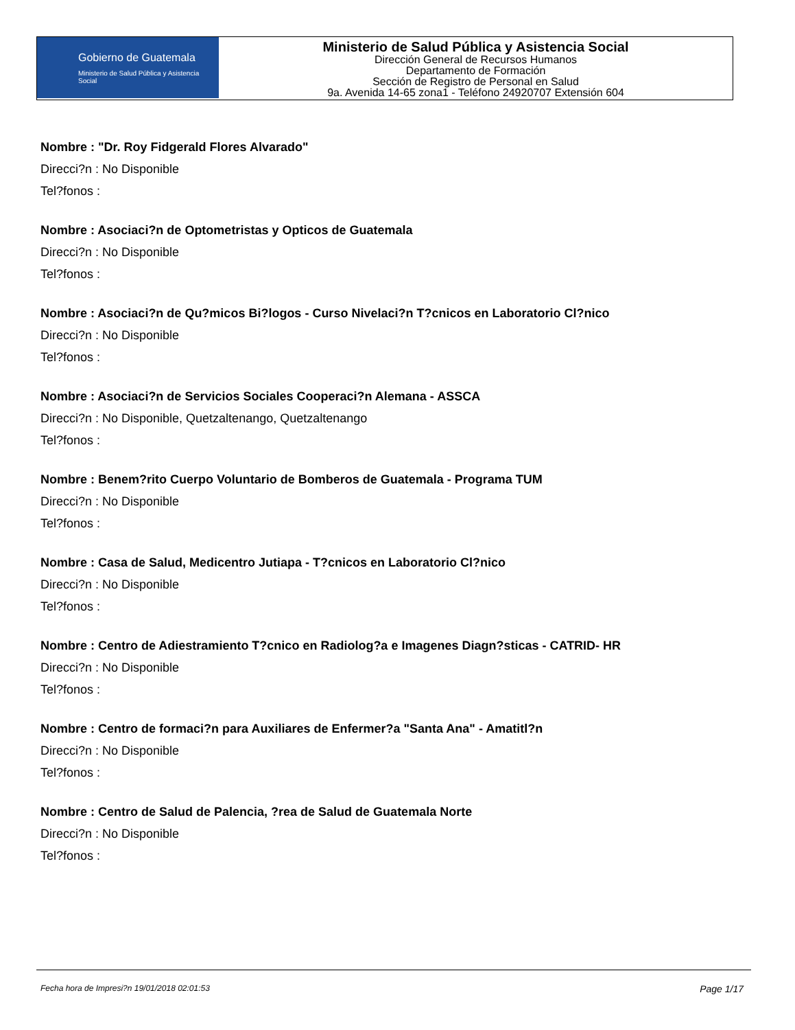Gobierno de Guatemala
Ministerio de Salud Pública y Asistencia Social
Ministerio de Salud Pública y Asistencia Social
Dirección General de Recursos Humanos
Departamento de Formación
Sección de Registro de Personal en Salud
9a. Avenida 14-65 zona1 - Teléfono 24920707 Extensión 604
Nombre : "Dr. Roy Fidgerald Flores Alvarado"
Direcci?n : No Disponible
Tel?fonos :
Nombre : Asociaci?n de Optometristas y Opticos de Guatemala
Direcci?n : No Disponible
Tel?fonos :
Nombre : Asociaci?n de Qu?micos Bi?logos - Curso Nivelaci?n T?cnicos en Laboratorio Cl?nico
Direcci?n : No Disponible
Tel?fonos :
Nombre : Asociaci?n de Servicios Sociales Cooperaci?n Alemana - ASSCA
Direcci?n : No Disponible, Quetzaltenango, Quetzaltenango
Tel?fonos :
Nombre : Benem?rito Cuerpo Voluntario de Bomberos de Guatemala - Programa TUM
Direcci?n : No Disponible
Tel?fonos :
Nombre : Casa de Salud, Medicentro Jutiapa - T?cnicos en Laboratorio Cl?nico
Direcci?n : No Disponible
Tel?fonos :
Nombre : Centro de Adiestramiento T?cnico en Radiolog?a e Imagenes Diagn?sticas - CATRID- HR
Direcci?n : No Disponible
Tel?fonos :
Nombre : Centro de formaci?n para Auxiliares de Enfermer?a "Santa Ana" - Amatitl?n
Direcci?n : No Disponible
Tel?fonos :
Nombre : Centro de Salud de Palencia, ?rea de Salud de Guatemala Norte
Direcci?n : No Disponible
Tel?fonos :
Fecha hora de Impresi?n 19/01/2018 02:01:53 Page 1/17